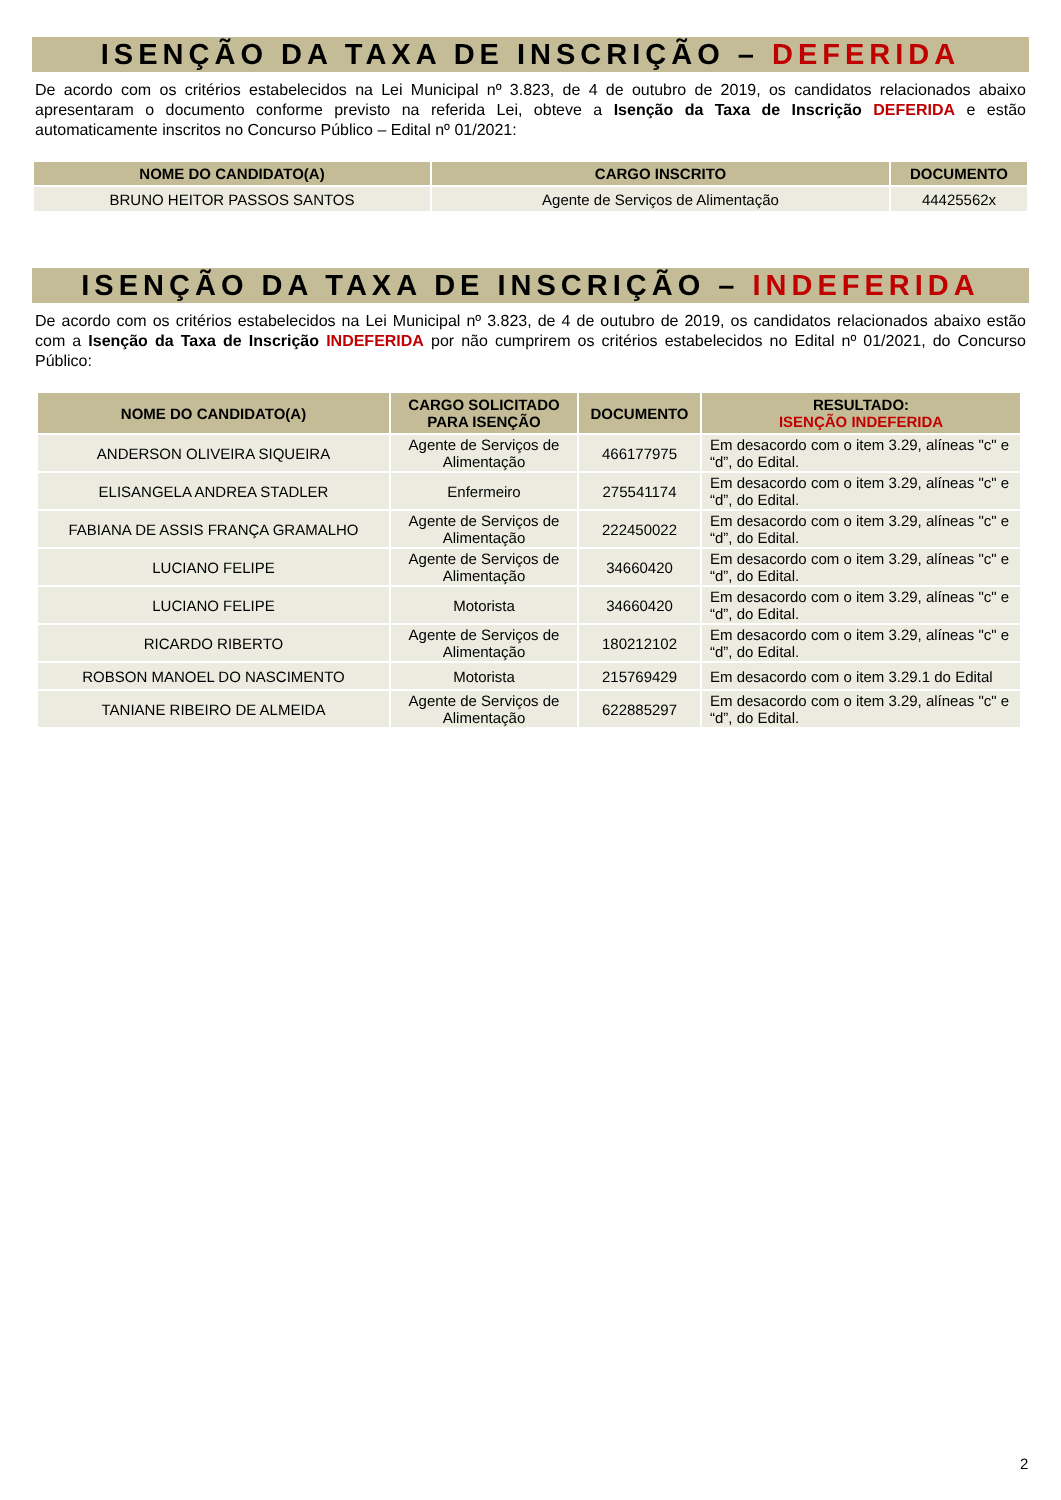ISENÇÃO DA TAXA DE INSCRIÇÃO – DEFERIDA
De acordo com os critérios estabelecidos na Lei Municipal nº 3.823, de 4 de outubro de 2019, os candidatos relacionados abaixo apresentaram o documento conforme previsto na referida Lei, obteve a Isenção da Taxa de Inscrição DEFERIDA e estão automaticamente inscritos no Concurso Público – Edital nº 01/2021:
| NOME DO CANDIDATO(A) | CARGO INSCRITO | DOCUMENTO |
| --- | --- | --- |
| BRUNO HEITOR PASSOS SANTOS | Agente de Serviços de Alimentação | 44425562x |
ISENÇÃO DA TAXA DE INSCRIÇÃO – INDEFERIDA
De acordo com os critérios estabelecidos na Lei Municipal nº 3.823, de 4 de outubro de 2019, os candidatos relacionados abaixo estão com a Isenção da Taxa de Inscrição INDEFERIDA por não cumprirem os critérios estabelecidos no Edital nº 01/2021, do Concurso Público:
| NOME DO CANDIDATO(A) | CARGO SOLICITADO PARA ISENÇÃO | DOCUMENTO | RESULTADO: ISENÇÃO INDEFERIDA |
| --- | --- | --- | --- |
| ANDERSON OLIVEIRA SIQUEIRA | Agente de Serviços de Alimentação | 466177975 | Em desacordo com o item 3.29, alíneas "c" e “d”, do Edital. |
| ELISANGELA ANDREA STADLER | Enfermeiro | 275541174 | Em desacordo com o item 3.29, alíneas "c" e “d”, do Edital. |
| FABIANA DE ASSIS FRANÇA GRAMALHO | Agente de Serviços de Alimentação | 222450022 | Em desacordo com o item 3.29, alíneas "c" e “d”, do Edital. |
| LUCIANO FELIPE | Agente de Serviços de Alimentação | 34660420 | Em desacordo com o item 3.29, alíneas "c" e “d”, do Edital. |
| LUCIANO FELIPE | Motorista | 34660420 | Em desacordo com o item 3.29, alíneas "c" e “d”, do Edital. |
| RICARDO RIBERTO | Agente de Serviços de Alimentação | 180212102 | Em desacordo com o item 3.29, alíneas "c" e “d”, do Edital. |
| ROBSON MANOEL DO NASCIMENTO | Motorista | 215769429 | Em desacordo com o item 3.29.1 do Edital |
| TANIANE RIBEIRO DE ALMEIDA | Agente de Serviços de Alimentação | 622885297 | Em desacordo com o item 3.29, alíneas "c" e “d”, do Edital. |
2